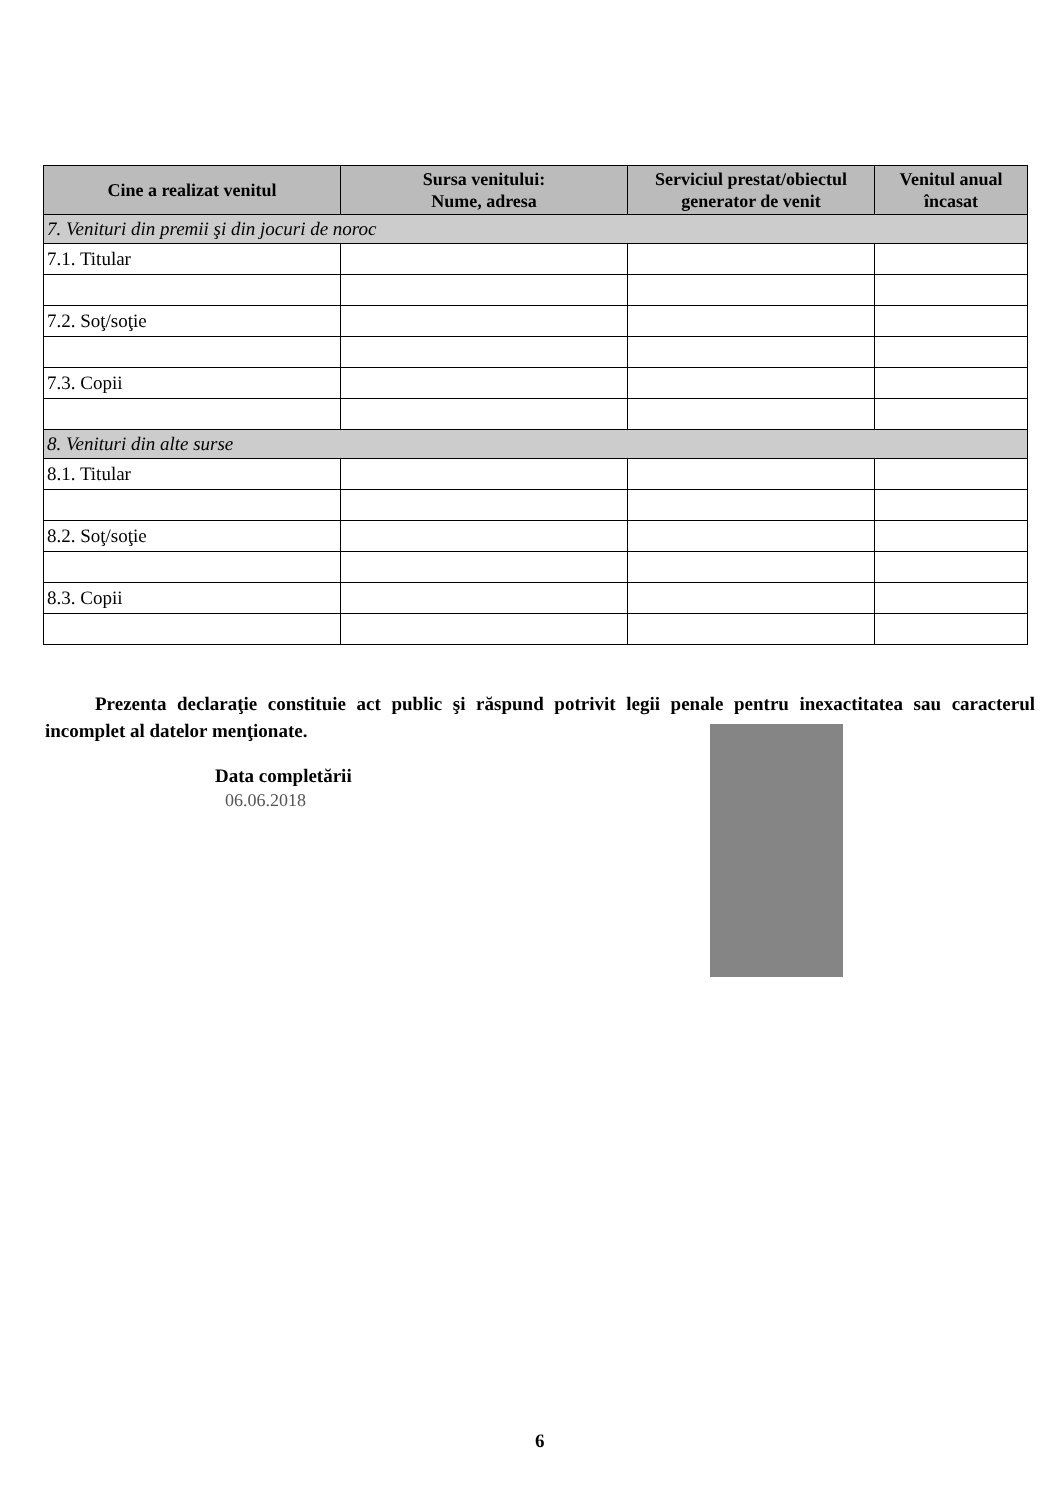| Cine a realizat venitul | Sursa venitului: Nume, adresa | Serviciul prestat/obiectul generator de venit | Venitul anual încasat |
| --- | --- | --- | --- |
| 7. Venituri din premii şi din jocuri de noroc | | | |
| 7.1. Titular | | | |
| 7.2. Soţ/soţie | | | |
| 7.3. Copii | | | |
| 8. Venituri din alte surse | | | |
| 8.1. Titular | | | |
| 8.2. Soţ/soţie | | | |
| 8.3. Copii | | | |
Prezenta declaraţie constituie act public şi răspund potrivit legii penale pentru inexactitatea sau caracterul incomplet al datelor menţionate.
Data completării
06.06.2018
6